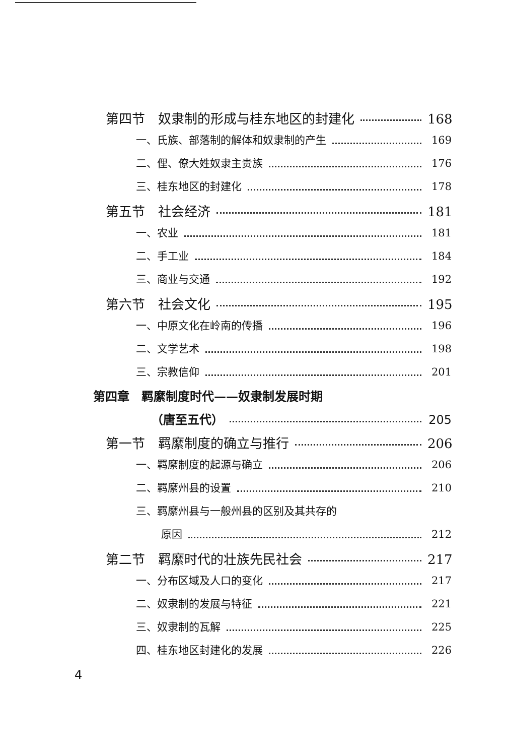第四节　奴隶制的形成与桂东地区的封建化 168
一、氏族、部落制的解体和奴隶制的产生 169
二、俚、僚大姓奴隶主贵族 176
三、桂东地区的封建化 178
第五节　社会经济 181
一、农业 181
二、手工业 184
三、商业与交通 192
第六节　社会文化 195
一、中原文化在岭南的传播 196
二、文学艺术 198
三、宗教信仰 201
第四章　羁縻制度时代——奴隶制发展时期
（唐至五代） 205
第一节　羁縻制度的确立与推行 206
一、羁縻制度的起源与确立 206
二、羁縻州县的设置 210
三、羁縻州县与一般州县的区别及其共存的
原因 212
第二节　羁縻时代的壮族先民社会 217
一、分布区域及人口的变化 217
二、奴隶制的发展与特征 221
三、奴隶制的瓦解 225
四、桂东地区封建化的发展 226
4